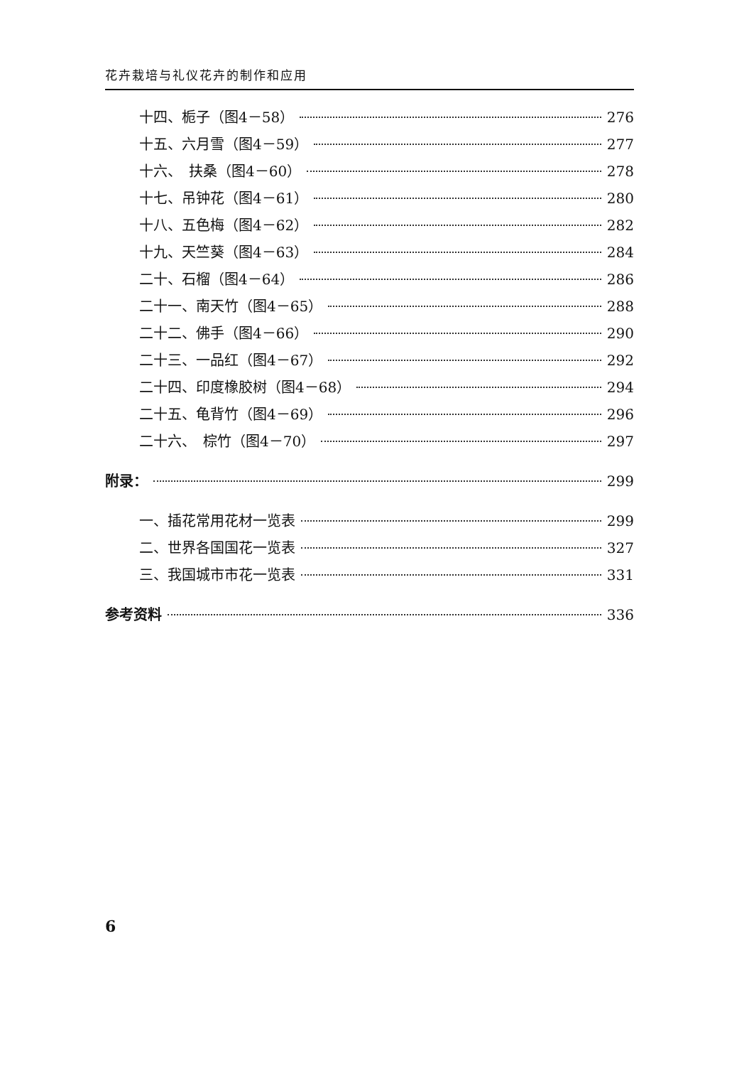花卉栽培与礼仪花卉的制作和应用
十四、栀子（图4－58） 276
十五、六月雪（图4－59） 277
十六、　扶桑（图4－60） 278
十七、吊钟花（图4－61） 280
十八、五色梅（图4－62） 282
十九、天竺葵（图4－63） 284
二十、石榴（图4－64） 286
二十一、南天竹（图4－65） 288
二十二、佛手（图4－66） 290
二十三、一品红（图4－67） 292
二十四、印度橡胶树（图4－68） 294
二十五、龟背竹（图4－69） 296
二十六、　棕竹（图4－70） 297
附录： 299
一、插花常用花材一览表 299
二、世界各国国花一览表 327
三、我国城市市花一览表 331
参考资料 336
6